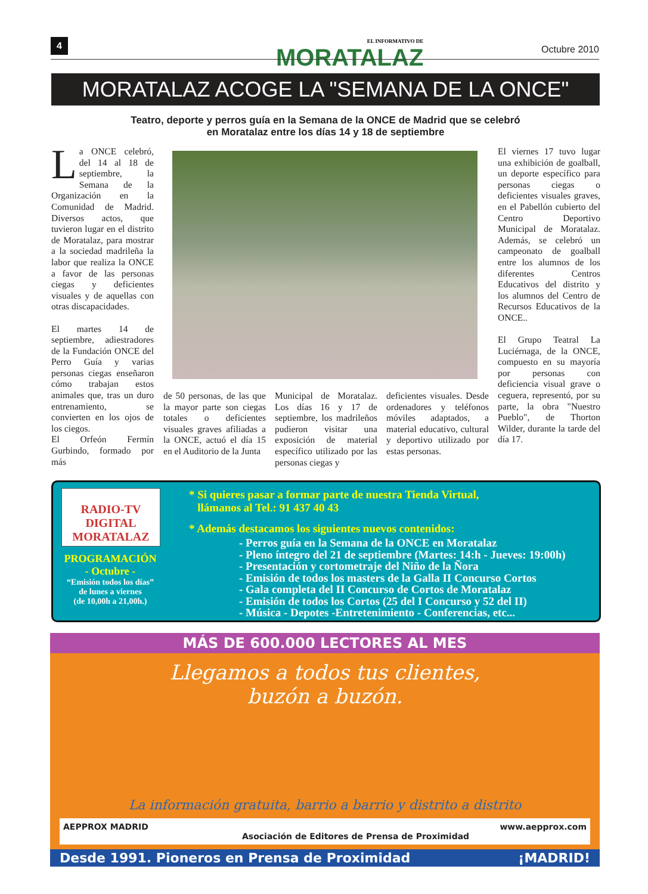4
EL INFORMATIVO DE
MORATALAZ
Octubre 2010
MORATALAZ ACOGE LA "SEMANA DE LA ONCE"
Teatro, deporte y perros guía en la Semana de la ONCE de Madrid que se celebró
en Moratalaz entre los días 14 y 18 de septiembre
La ONCE celebró, del 14 al 18 de septiembre, la Semana de la Organización en la Comunidad de Madrid. Diversos actos, que tuvieron lugar en el distrito de Moratalaz, para mostrar a la sociedad madrileña la labor que realiza la ONCE a favor de las personas ciegas y deficientes visuales y de aquellas con otras discapacidades.
El martes 14 de septiembre, adiestradores de la Fundación ONCE del Perro Guía y varias personas ciegas enseñaron cómo trabajan estos animales que, tras un duro entrenamiento, se convierten en los ojos de los ciegos.
El Orfeón Fermín Gurbindo, formado por más
de 50 personas, de las que la mayor parte son ciegas totales o deficientes visuales graves afiliadas a la ONCE, actuó el día 15 en el Auditorio de la Junta
Municipal de Moratalaz. Los días 16 y 17 de septiembre, los madrileños pudieron visitar una exposición de material específico utilizado por las personas ciegas y
deficientes visuales. Desde ordenadores y teléfonos móviles adaptados, a material educativo, cultural y deportivo utilizado por estas personas.
El viernes 17 tuvo lugar una exhibición de goalball, un deporte específico para personas ciegas o deficientes visuales graves, en el Pabellón cubierto del Centro Deportivo Municipal de Moratalaz. Además, se celebró un campeonato de goalball entre los alumnos de los diferentes Centros Educativos del distrito y los alumnos del Centro de Recursos Educativos de la ONCE..
El Grupo Teatral La Luciérnaga, de la ONCE, compuesto en su mayoría por personas con deficiencia visual grave o ceguera, representó, por su parte, la obra "Nuestro Pueblo", de Thorton Wilder, durante la tarde del día 17.
RADIO-TV DIGITAL MORATALAZ
PROGRAMACIÓN
- Octubre -
“Emisión todos los días”
de lunes a viernes
(de 10,00h a 21,00h.)
* Si quieres pasar a formar parte de nuestra Tienda Virtual,
llámanos al Tel.: 91 437 40 43
* Además destacamos los siguientes nuevos contenidos:
- Perros guía en la Semana de la ONCE en Moratalaz
- Pleno íntegro del 21 de septiembre (Martes: 14:h - Jueves: 19:00h)
- Presentación y cortometraje del Niño de la Ñora
- Emisión de todos los masters de la Galla II Concurso Cortos
- Gala completa del II Concurso de Cortos de Moratalaz
- Emisión de todos los Cortos (25 del I Concurso y 52 del II)
- Música - Depotes -Entretenimiento - Conferencias, etc...
MÁS DE 600.000 LECTORES AL MES
Llegamos a todos tus clientes,
buzón a buzón.
La información gratuita, barrio a barrio y distrito a distrito
AEPPROX MADRID www.aepprox.com
Asociación de Editores de Prensa de Proximidad
Desde 1991. Pioneros en Prensa de Proximidad ¡MADRID!